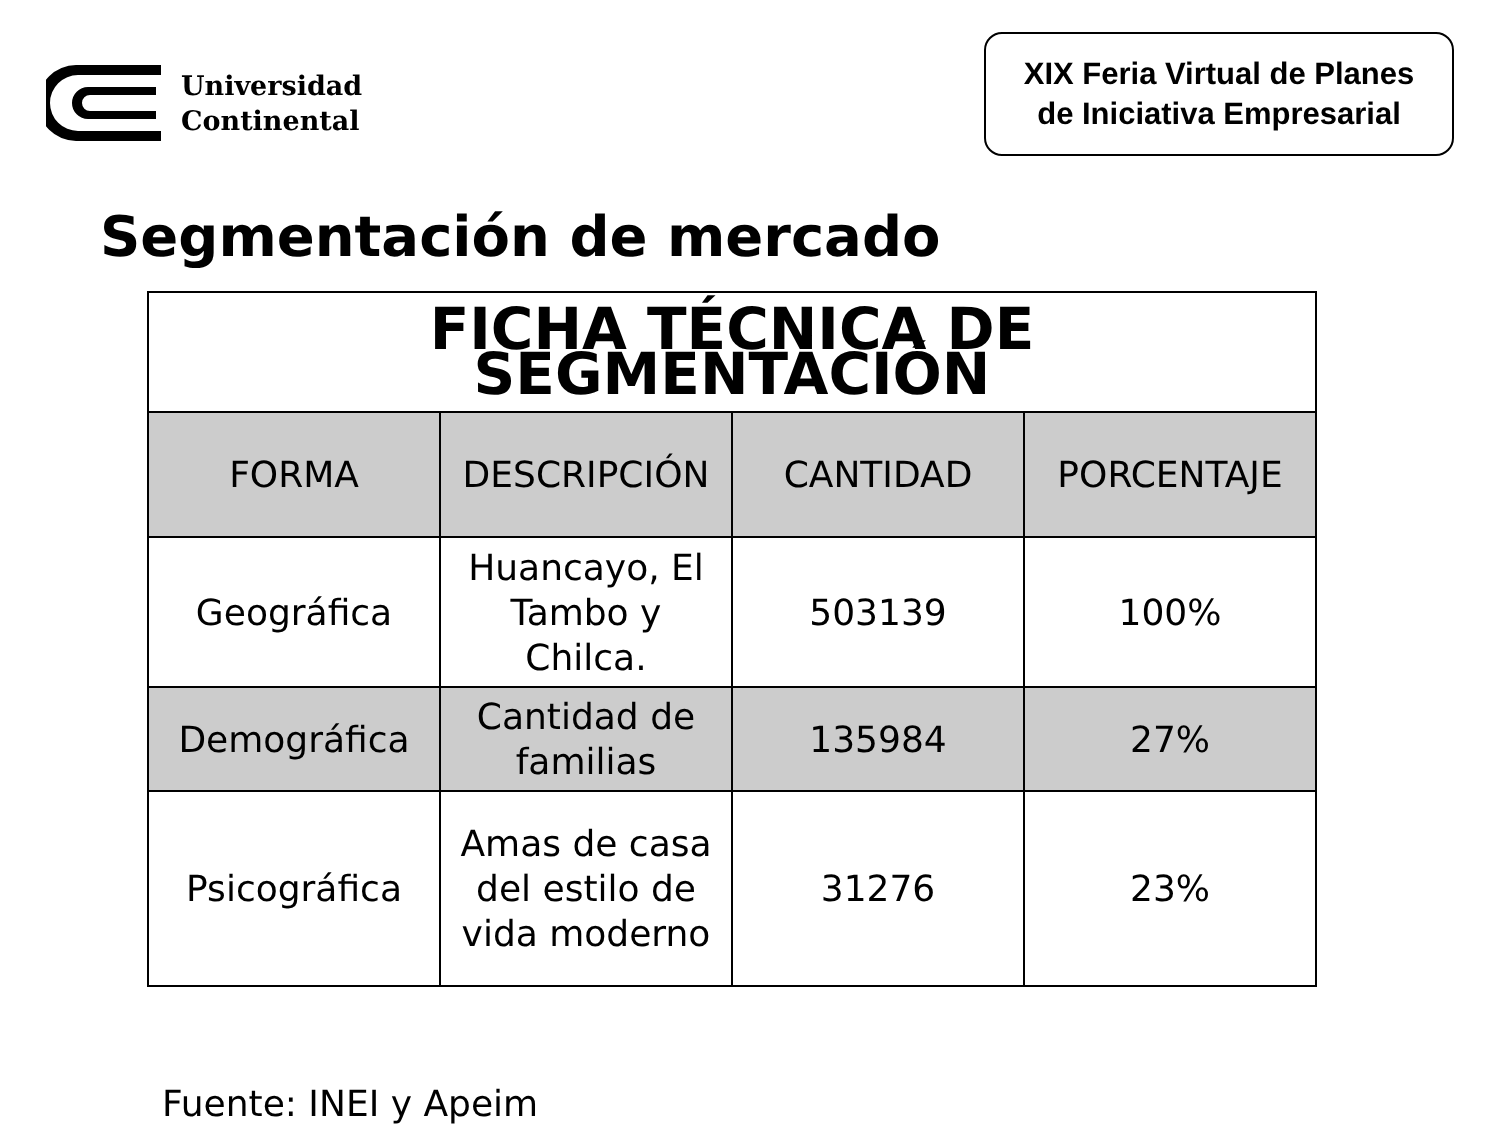Universidad
Continental
XIX Feria Virtual de Planes
de Iniciativa Empresarial
Segmentación de mercado
| FICHA TÉCNICA DE SEGMENTACIÓN | | | |
| --- | --- | --- | --- |
| FORMA | DESCRIPCIÓN | CANTIDAD | PORCENTAJE |
| Geográfica | Huancayo, El Tambo y Chilca. | 503139 | 100% |
| Demográfica | Cantidad de familias | 135984 | 27% |
| Psicográfica | Amas de casa del estilo de vida moderno | 31276 | 23% |
Fuente: INEI y Apeim